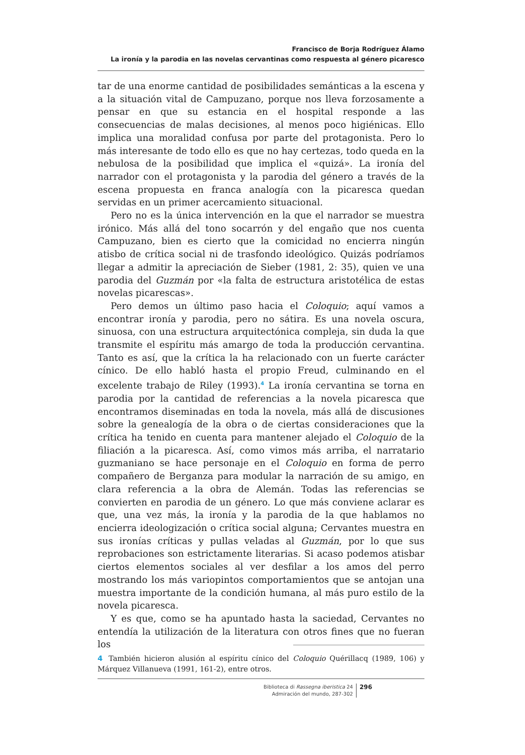Francisco de Borja Rodríguez Álamo
La ironía y la parodia en las novelas cervantinas como respuesta al género picaresco
tar de una enorme cantidad de posibilidades semánticas a la escena y a la situación vital de Campuzano, porque nos lleva forzosamente a pensar en que su estancia en el hospital responde a las consecuencias de malas decisiones, al menos poco higiénicas. Ello implica una moralidad confusa por parte del protagonista. Pero lo más interesante de todo ello es que no hay certezas, todo queda en la nebulosa de la posibilidad que implica el «quizá». La ironía del narrador con el protagonista y la parodia del género a través de la escena propuesta en franca analogía con la picaresca quedan servidas en un primer acercamiento situacional.
Pero no es la única intervención en la que el narrador se muestra irónico. Más allá del tono socarrón y del engaño que nos cuenta Campuzano, bien es cierto que la comicidad no encierra ningún atisbo de crítica social ni de trasfondo ideológico. Quizás podríamos llegar a admitir la apreciación de Sieber (1981, 2: 35), quien ve una parodia del Guzmán por «la falta de estructura aristotélica de estas novelas picarescas».
Pero demos un último paso hacia el Coloquio; aquí vamos a encontrar ironía y parodia, pero no sátira. Es una novela oscura, sinuosa, con una estructura arquitectónica compleja, sin duda la que transmite el espíritu más amargo de toda la producción cervantina. Tanto es así, que la crítica la ha relacionado con un fuerte carácter cínico. De ello habló hasta el propio Freud, culminando en el excelente trabajo de Riley (1993).<sup>4</sup> La ironía cervantina se torna en parodia por la cantidad de referencias a la novela picaresca que encontramos diseminadas en toda la novela, más allá de discusiones sobre la genealogía de la obra o de ciertas consideraciones que la crítica ha tenido en cuenta para mantener alejado el Coloquio de la filiación a la picaresca. Así, como vimos más arriba, el narratario guzmaniano se hace personaje en el Coloquio en forma de perro compañero de Berganza para modular la narración de su amigo, en clara referencia a la obra de Alemán. Todas las referencias se convierten en parodia de un género. Lo que más conviene aclarar es que, una vez más, la ironía y la parodia de la que hablamos no encierra ideologización o crítica social alguna; Cervantes muestra en sus ironías críticas y pullas veladas al Guzmán, por lo que sus reprobaciones son estrictamente literarias. Si acaso podemos atisbar ciertos elementos sociales al ver desfilar a los amos del perro mostrando los más variopintos comportamientos que se antojan una muestra importante de la condición humana, al más puro estilo de la novela picaresca.
Y es que, como se ha apuntado hasta la saciedad, Cervantes no entendía la utilización de la literatura con otros fines que no fueran los
4 También hicieron alusión al espíritu cínico del Coloquio Quérillacq (1989, 106) y Márquez Villanueva (1991, 161-2), entre otros.
Biblioteca di Rassegna iberistica 24
Admiración del mundo, 287-302
296